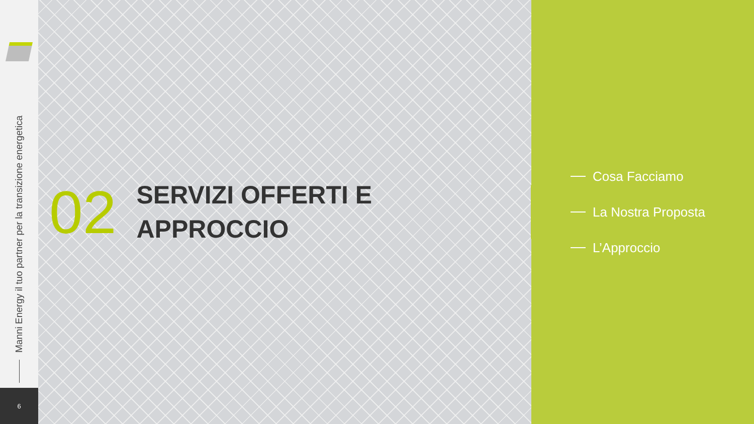Manni Energy il tuo partner per la transizione energetica
6
02
SERVIZI OFFERTI E
APPROCCIO
Cosa Facciamo
La Nostra Proposta
L’Approccio